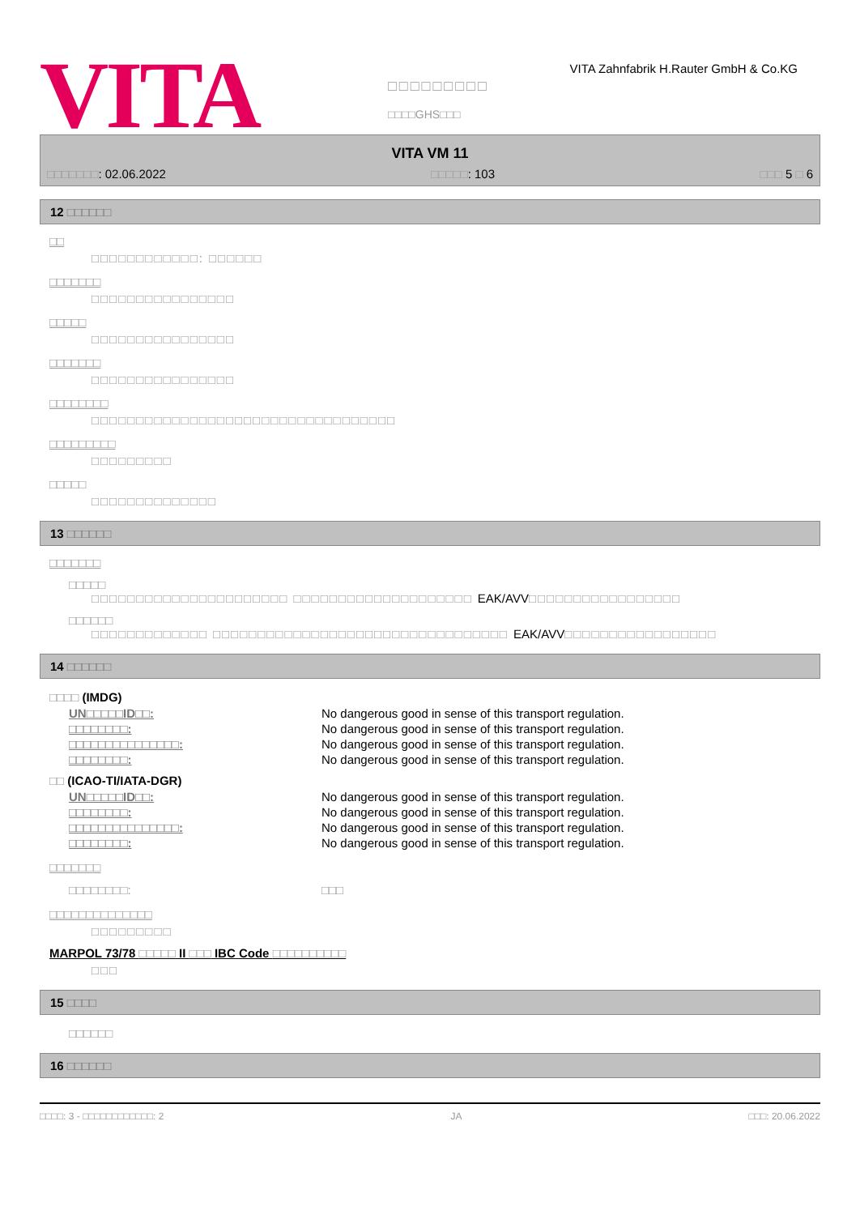VITA
□□□□□□□□□
□□□□GHS□□□
VITA Zahnfabrik H.Rauter GmbH & Co.KG
VITA VM 11
□□□□□□□: 02.06.2022 □□□□□: 103 □□□ 5 □ 6
12 □□□□□□
□□
□□□□□□□□□□□□: □□□□□□
□□□□□□□
□□□□□□□□□□□□□□□□
□□□□□
□□□□□□□□□□□□□□□□
□□□□□□□
□□□□□□□□□□□□□□□□
□□□□□□□□
□□□□□□□□□□□□□□□□□□□□□□□□□□□□□□□□□□
□□□□□□□□□
□□□□□□□□□
□□□□□
□□□□□□□□□□□□□□
13 □□□□□□
□□□□□□□
□□□□□
□□□□□□□□□□□□□□□□□□□□□□ □□□□□□□□□□□□□□□□□□□□ EAK/AVV□□□□□□□□□□□□□□□□□
□□□□□□
□□□□□□□□□□□□□ □□□□□□□□□□□□□□□□□□□□□□□□□□□□□□□□□ EAK/AVV□□□□□□□□□□□□□□□□□
14 □□□□□□
□□□□ (IMDG)
| UN□□□□□ID□□: | No dangerous good in sense of this transport regulation. |
| □□□□□□□□: | No dangerous good in sense of this transport regulation. |
| □□□□□□□□□□□□□□□: | No dangerous good in sense of this transport regulation. |
| □□□□□□□□: | No dangerous good in sense of this transport regulation. |
□□ (ICAO-TI/IATA-DGR)
| UN□□□□□ID□□: | No dangerous good in sense of this transport regulation. |
| □□□□□□□□: | No dangerous good in sense of this transport regulation. |
| □□□□□□□□□□□□□□□: | No dangerous good in sense of this transport regulation. |
| □□□□□□□□: | No dangerous good in sense of this transport regulation. |
□□□□□□□
| □□□□□□□□: | □□□ |
□□□□□□□□□□□□□□
□□□□□□□□□
MARPOL 73/78 □□□□□ II □□□ IBC Code □□□□□□□□□□
□□□
15 □□□□
□□□□□□
16 □□□□□□
□□□□: 3 - □□□□□□□□□□□□: 2 JA □□□: 20.06.2022